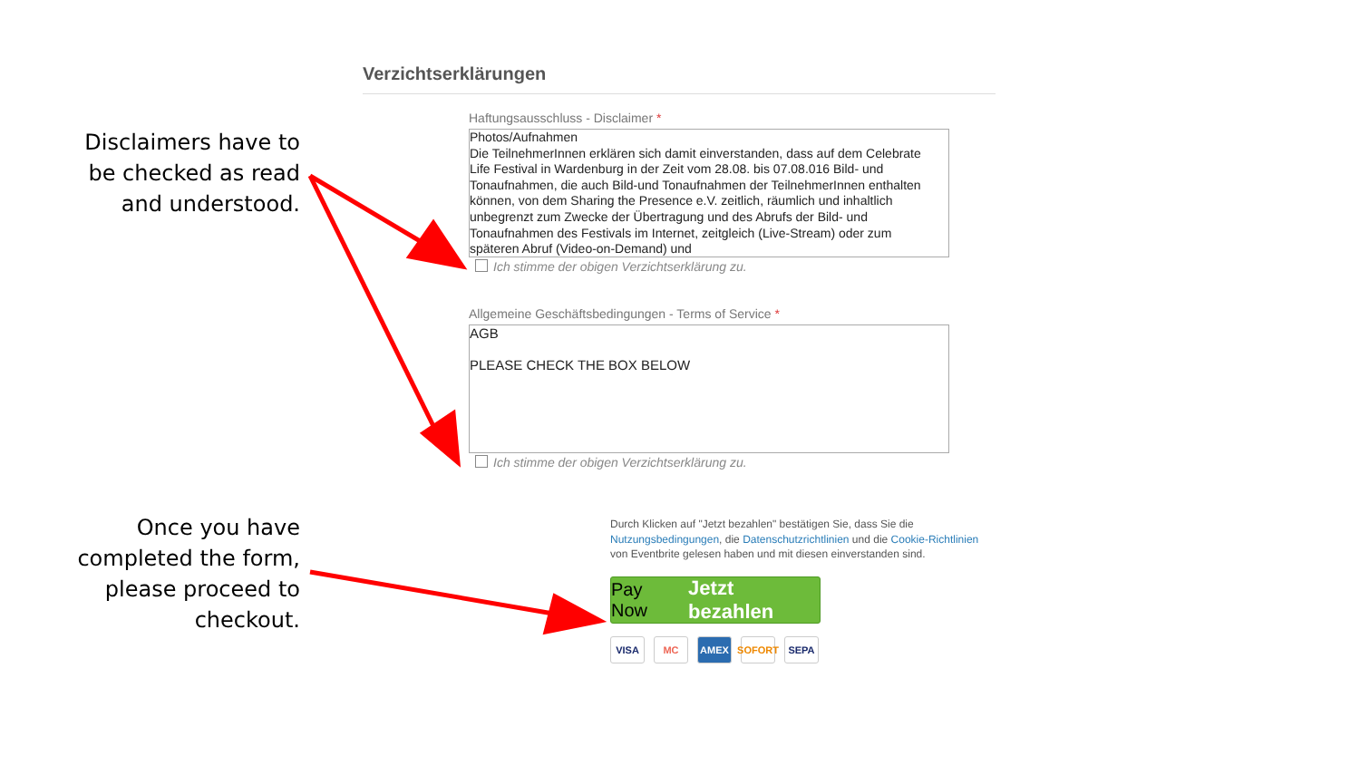Disclaimers have to
be checked as read
and understood.
Once you have
completed the form,
please proceed to
checkout.
Verzichtserklärungen
Haftungsausschluss - Disclaimer *
Photos/Aufnahmen
Die TeilnehmerInnen erklären sich damit einverstanden, dass auf dem Celebrate Life Festival in Wardenburg in der Zeit vom 28.08. bis 07.08.016 Bild- und Tonaufnahmen, die auch Bild-und Tonaufnahmen der TeilnehmerInnen enthalten können, von dem Sharing the Presence e.V. zeitlich, räumlich und inhaltlich unbegrenzt zum Zwecke der Übertragung und des Abrufs der Bild- und Tonaufnahmen des Festivals im Internet, zeitgleich (Live-Stream) oder zum späteren Abruf (Video-on-Demand) und
Ich stimme der obigen Verzichtserklärung zu.
Allgemeine Geschäftsbedingungen - Terms of Service *
AGB
PLEASE CHECK THE BOX BELOW
Ich stimme der obigen Verzichtserklärung zu.
Durch Klicken auf "Jetzt bezahlen" bestätigen Sie, dass Sie die Nutzungsbedingungen, die Datenschutzrichtlinien und die Cookie-Richtlinien von Eventbrite gelesen haben und mit diesen einverstanden sind.
Pay Now Jetzt bezahlen
VISA MC AMEX SOFORT SEPA